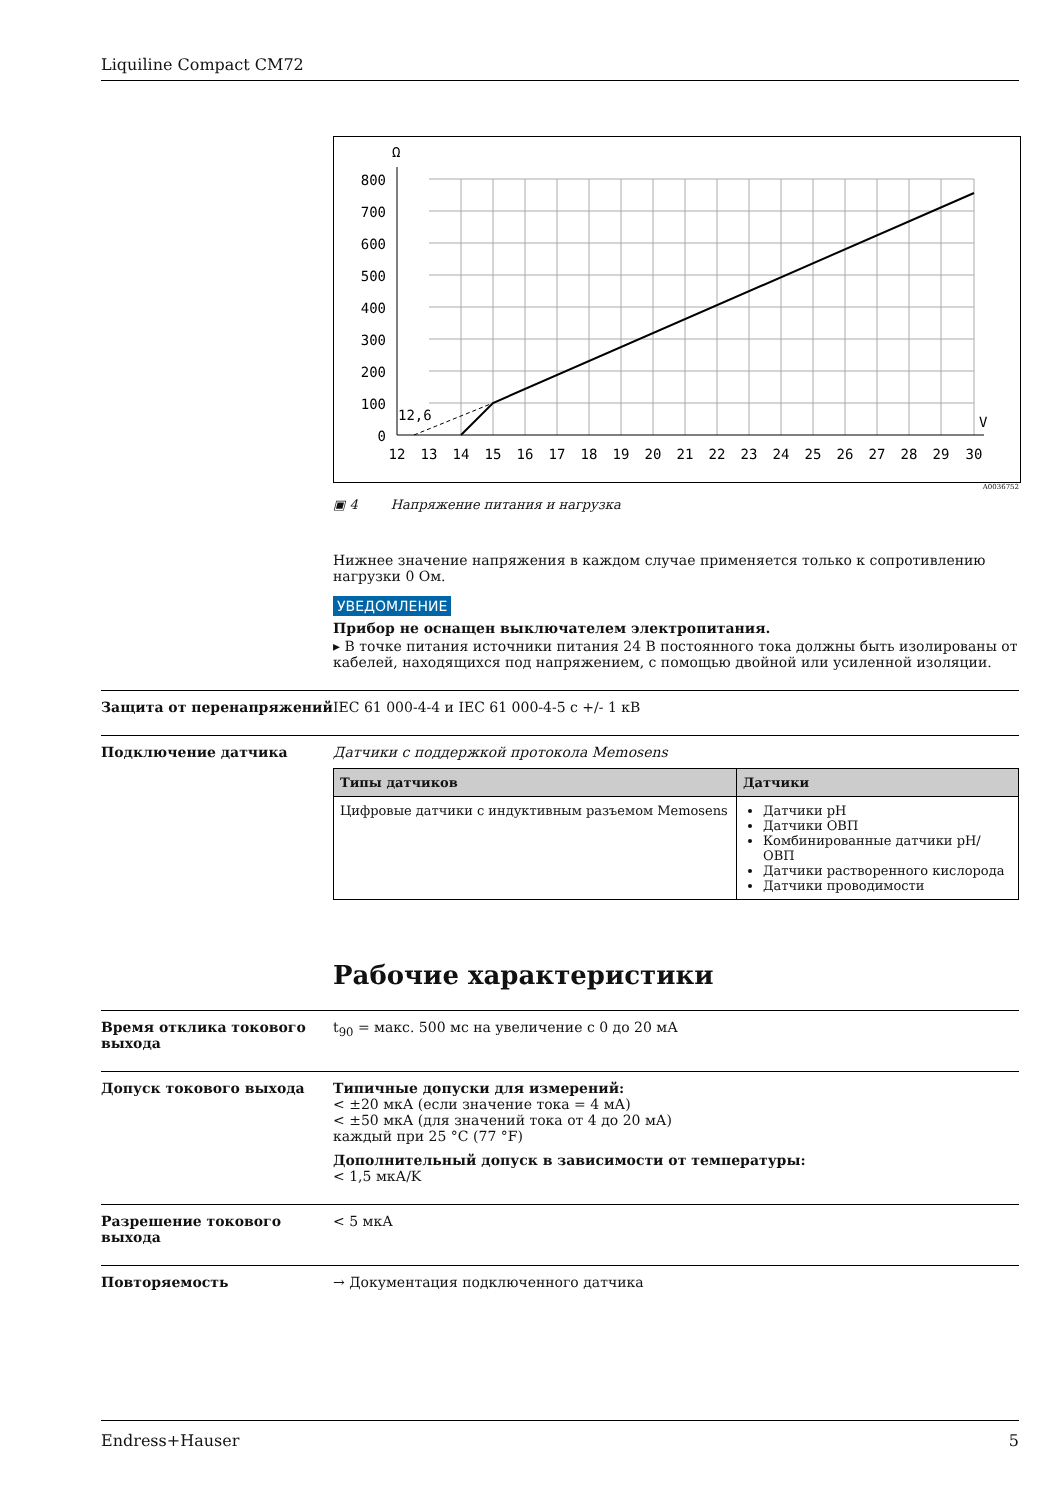Liquiline Compact CM72
Ω
V
12,6
800
700
600
500
400
300
200
100
0
12
13
14
15
16
17
18
19
20
21
22
23
24
25
26
27
28
29
30
A0036752
▣ 4 Напряжение питания и нагрузка
Нижнее значение напряжения в каждом случае применяется только к сопротивлению нагрузки 0 Ом.
УВЕДОМЛЕНИЕ
Прибор не оснащен выключателем электропитания.
▸ В точке питания источники питания 24 В постоянного тока должны быть изолированы от кабелей, находящихся под напряжением, с помощью двойной или усиленной изоляции.
Защита от перенапряжений IEC 61 000-4-4 и IEC 61 000-4-5 с +/- 1 кВ
Подключение датчика Датчики с поддержкой протокола Memosens
| Типы датчиков | Датчики |
| --- | --- |
| Цифровые датчики с индуктивным разъемом Memosens | Датчики pH Датчики ОВП Комбинированные датчики pH/ОВП Датчики растворенного кислорода Датчики проводимости |
Рабочие характеристики
Время отклика токового выхода
t<sub>90</sub> = макс. 500 мс на увеличение с 0 до 20 мА
Допуск токового выхода Типичные допуски для измерений:
< ±20 мкА (если значение тока = 4 мА)
< ±50 мкА (для значений тока от 4 до 20 мА)
каждый при 25 °C (77 °F)
Дополнительный допуск в зависимости от температуры:
< 1,5 мкА/K
Разрешение токового выхода < 5 мкА
Повторяемость → Документация подключенного датчика
Endress+Hauser 5